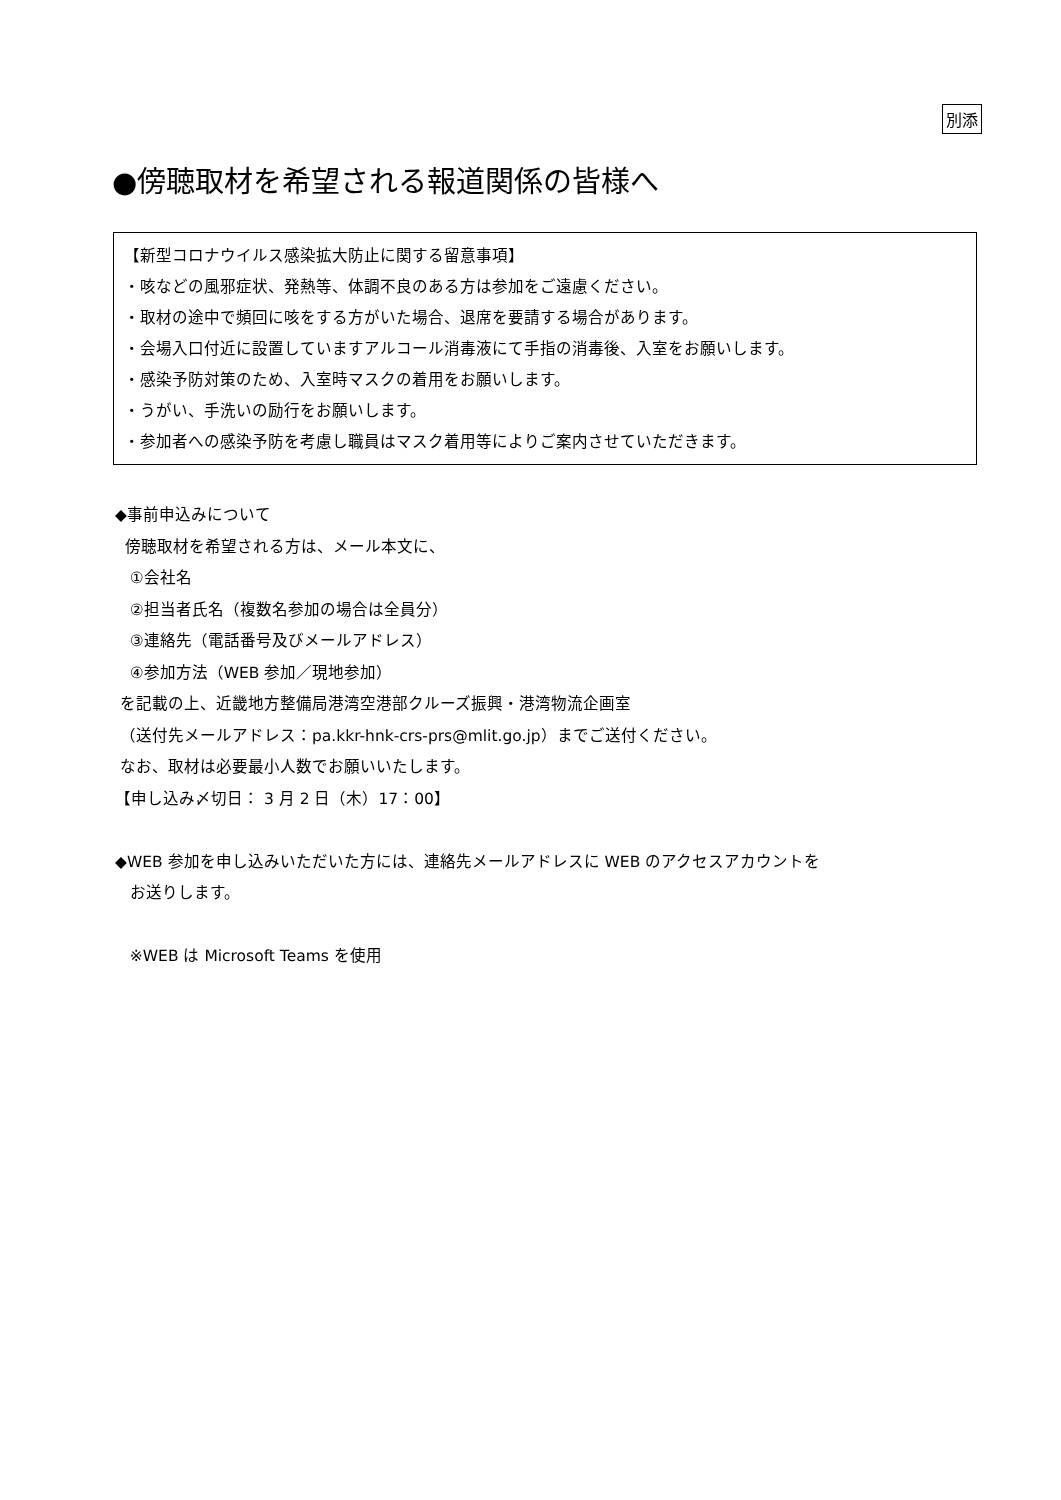別添
●傍聴取材を希望される報道関係の皆様へ
【新型コロナウイルス感染拡大防止に関する留意事項】
・咳などの風邪症状、発熱等、体調不良のある方は参加をご遠慮ください。
・取材の途中で頻回に咳をする方がいた場合、退席を要請する場合があります。
・会場入口付近に設置していますアルコール消毒液にて手指の消毒後、入室をお願いします。
・感染予防対策のため、入室時マスクの着用をお願いします。
・うがい、手洗いの励行をお願いします。
・参加者への感染予防を考慮し職員はマスク着用等によりご案内させていただきます。
◆事前申込みについて
傍聴取材を希望される方は、メール本文に、
①会社名
②担当者氏名（複数名参加の場合は全員分）
③連絡先（電話番号及びメールアドレス）
④参加方法（WEB 参加／現地参加）
を記載の上、近畿地方整備局港湾空港部クルーズ振興・港湾物流企画室
（送付先メールアドレス：pa.kkr-hnk-crs-prs@mlit.go.jp）までご送付ください。
なお、取材は必要最小人数でお願いいたします。
【申し込み〆切日： 3 月 2 日（木）17：00】
◆WEB 参加を申し込みいただいた方には、連絡先メールアドレスに WEB のアクセスアカウントを
お送りします。
※WEB は Microsoft Teams を使用